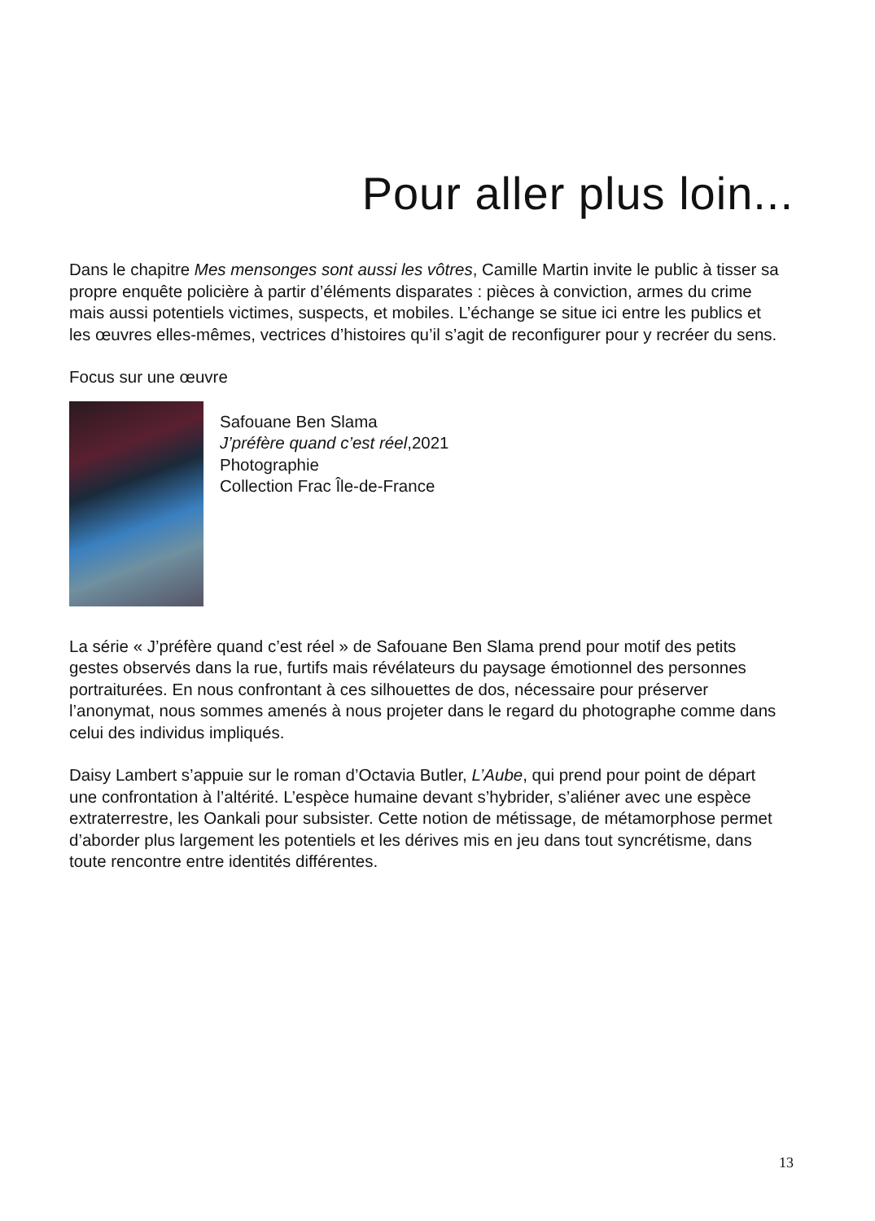Pour aller plus loin...
Dans le chapitre Mes mensonges sont aussi les vôtres, Camille Martin invite le public à tisser sa propre enquête policière à partir d’éléments disparates : pièces à conviction, armes du crime mais aussi potentiels victimes, suspects, et mobiles. L’échange se situe ici entre les publics et les œuvres elles-mêmes, vectrices d’histoires qu’il s’agit de reconfigurer pour y recréer du sens.
Focus sur une œuvre
Safouane Ben Slama
J’préfère quand c’est réel,2021
Photographie
Collection Frac Île-de-France
La série « J’préfère quand c’est réel » de Safouane Ben Slama prend pour motif des petits gestes observés dans la rue, furtifs mais révélateurs du paysage émotionnel des personnes portraiturées. En nous confrontant à ces silhouettes de dos, nécessaire pour préserver l’anonymat, nous sommes amenés à nous projeter dans le regard du photographe comme dans celui des individus impliqués.
Daisy Lambert s’appuie sur le roman d’Octavia Butler, L’Aube, qui prend pour point de départ une confrontation à l’altérité. L’espèce humaine devant s’hybrider, s’aliéner avec une espèce extraterrestre, les Oankali pour subsister. Cette notion de métissage, de métamorphose permet d’aborder plus largement les potentiels et les dérives mis en jeu dans tout syncrétisme, dans toute rencontre entre identités différentes.
13